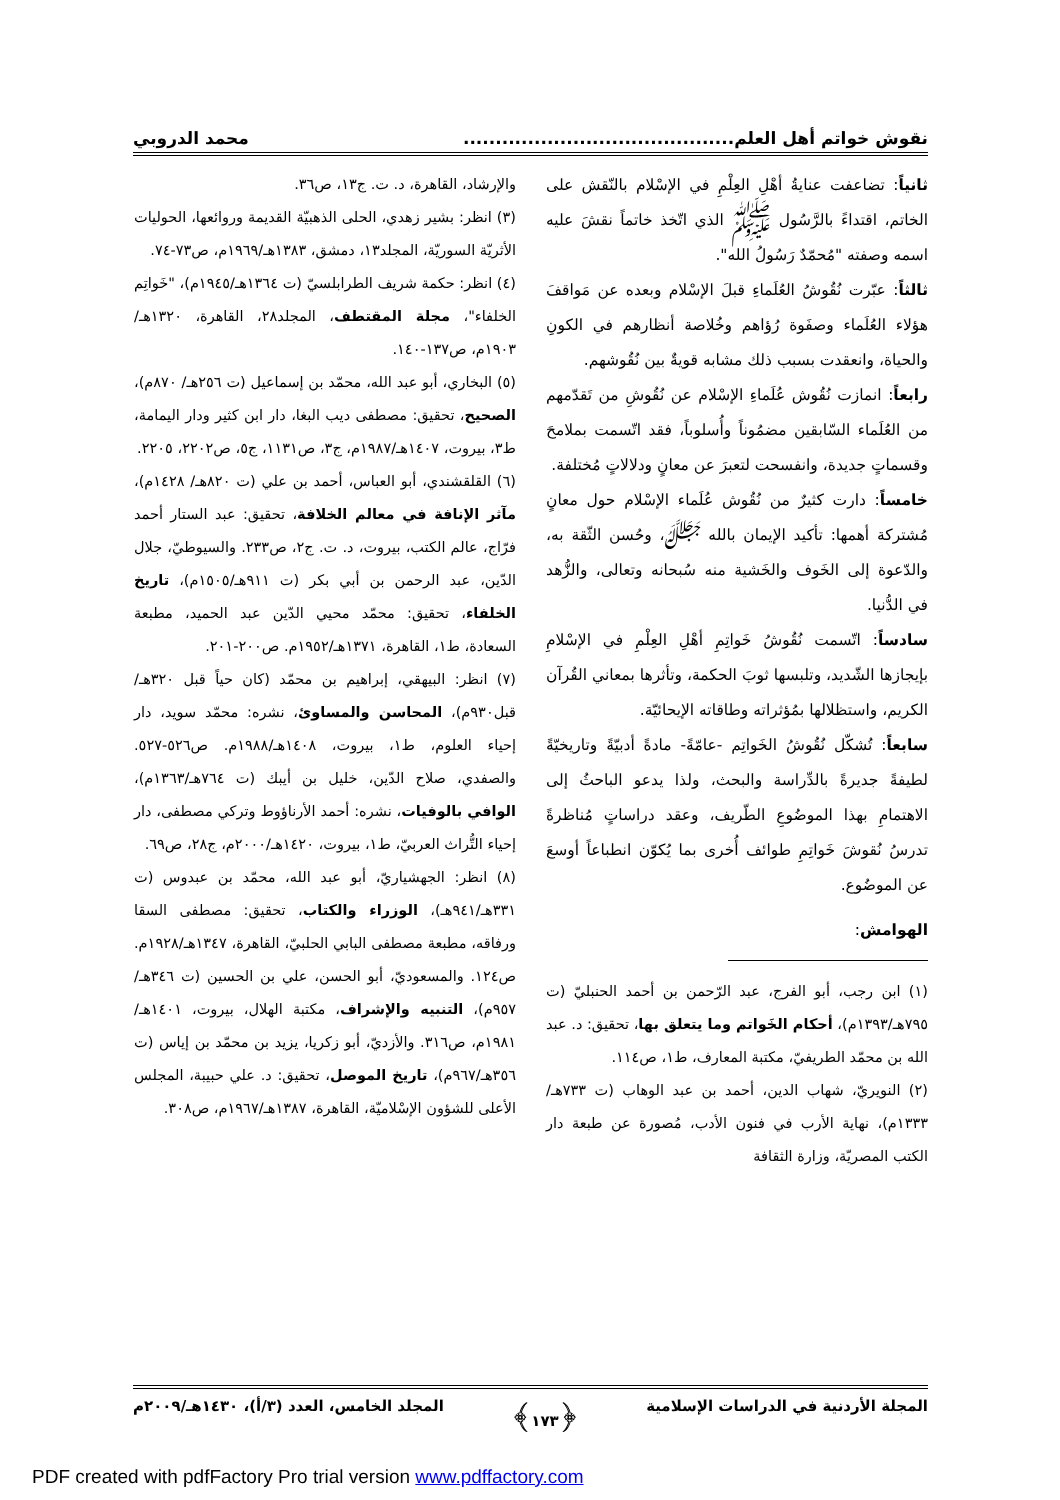نقوش خواتم أهل العلم.......................................... محمد الدروبي
ثانياً: تضاعفت عنايةُ أهْلِ العِلْمِ في الإسْلام بالنّقش على الخاتم، اقتداءً بالرَّسُول ﷺ الذي اتّخذ خاتماً نقشَ عليه اسمه وصفته "مُحمّدٌ رَسُولُ الله".
ثالثاً: عبّرت نُقُوشُ العُلَماءِ قبلَ الإسْلام وبعده عن مَواقفَ هؤلاء العُلَماء وصفَوة رُؤاهم وخُلاصة أنظارهم في الكونِ والحياة، وانعقدت بسبب ذلك مشابه قويةٌ بين نُقُوشهم.
رابعاً: انمازت نُقُوش عُلَماءِ الإسْلام عن نُقُوشِ من تَقدّمهم من العُلَماء السّابقين مضمُوناً وأُسلوباً، فقد اتّسمت بملامحَ وقسماتٍ جديدة، وانفسحت لتعبرَ عن معانٍ ودلالاتٍ مُختلفة.
خامساً: دارت كثيرٌ من نُقُوش عُلَماء الإسْلام حول معانٍ مُشتركة أهمها: تأكيد الإيمان بالله ﷻ، وحُسن الثّقة به، والدّعوة إلى الخَوف والخَشية منه سُبحانه وتعالى، والزُّهد في الدُّنيا.
سادساً: اتّسمت نُقُوشُ خَواتِمِ أهْلِ العِلْمِ في الإسْلامِ بإيجازها الشّديد، وتلبسها ثوبَ الحكمة، وتأثرها بمعاني القُرآن الكريم، واستظلالها بمُؤثراته وطاقاته الإيحائيّة.
سابعاً: تُشكّل نُقُوشُ الخَواتِم -عامّةً- مادةً أدبيّةً وتاريخيّةً لطيفةً جديرةً بالدِّراسة والبحث، ولذا يدعو الباحثُ إلى الاهتمامِ بهذا الموضُوعِ الطّريف، وعقد دراساتٍ مُناظرةً تدرسُ نُقوشَ خَواتِمِ طوائف أُخرى بما يُكوّن انطباعاً أوسعَ عن الموضُوع.
الهوامش:
(١) ابن رجب، أبو الفرج، عبد الرّحمن بن أحمد الحنبليّ (ت ٧٩٥هـ/١٣٩٣م)، أحكام الخَواتم وما يتعلق بها، تحقيق: د. عبد الله بن محمّد الطريفيّ، مكتبة المعارف، ط١، ص١١٤.
(٢) النويريّ، شهاب الدين، أحمد بن عبد الوهاب (ت ٧٣٣هـ/١٣٣٣م)، نهاية الأرب في فنون الأدب، مُصورة عن طبعة دار الكتب المصريّة، وزارة الثقافة
والإرشاد، القاهرة، د. ت. ج١٣، ص٣٦.
(٣) انظر: بشير زهدي، الحلى الذهبيّة القديمة وروائعها، الحوليات الأثريّة السوريّة، المجلد١٣، دمشق، ١٣٨٣هـ/١٩٦٩م، ص٧٣-٧٤.
(٤) انظر: حكمة شريف الطرابلسيّ (ت ١٣٦٤هـ/١٩٤٥م)، "خَواتِم الخلفاء"، مجلة المقتطف، المجلد٢٨، القاهرة، ١٣٢٠هـ/١٩٠٣م، ص١٣٧-١٤٠.
(٥) البخاري، أبو عبد الله، محمّد بن إسماعيل (ت ٢٥٦هـ/ ٨٧٠م)، الصحيح، تحقيق: مصطفى ديب البغا، دار ابن كثير ودار اليمامة، ط٣، بيروت، ١٤٠٧هـ/١٩٨٧م، ج٣، ص١١٣١، ج٥، ص٢٢٠٢، ٢٢٠٥.
(٦) القلقشندي، أبو العباس، أحمد بن علي (ت ٨٢٠هـ/ ١٤٢٨م)، مآثر الإنافة في معالم الخلافة، تحقيق: عبد الستار أحمد فرّاج، عالم الكتب، بيروت، د. ت. ج٢، ص٢٣٣. والسيوطيّ، جلال الدّين، عبد الرحمن بن أبي بكر (ت ٩١١هـ/١٥٠٥م)، تاريخ الخلفاء، تحقيق: محمّد محيي الدّين عبد الحميد، مطبعة السعادة، ط١، القاهرة، ١٣٧١هـ/١٩٥٢م. ص٢٠٠-٢٠١.
(٧) انظر: البيهقي، إبراهيم بن محمّد (كان حياً قبل ٣٢٠هـ/ قبل٩٣٠م)، المحاسن والمساوئ، نشره: محمّد سويد، دار إحياء العلوم، ط١، بيروت، ١٤٠٨هـ/١٩٨٨م. ص٥٢٦-٥٢٧. والصفدي، صلاح الدّين، خليل بن أيبك (ت ٧٦٤هـ/١٣٦٣م)، الوافي بالوفيات، نشره: أحمد الأرناؤوط وتركي مصطفى، دار إحياء التُّراث العربيّ، ط١، بيروت، ١٤٢٠هـ/٢٠٠٠م، ج٢٨، ص٦٩.
(٨) انظر: الجهشياريّ، أبو عبد الله، محمّد بن عبدوس (ت ٣٣١هـ/٩٤١هـ)، الوزراء والكتاب، تحقيق: مصطفى السقا ورفاقه، مطبعة مصطفى البابي الحلبيّ، القاهرة، ١٣٤٧هـ/١٩٢٨م. ص١٢٤. والمسعوديّ، أبو الحسن، علي بن الحسين (ت ٣٤٦هـ/٩٥٧م)، التنبيه والإشراف، مكتبة الهلال، بيروت، ١٤٠١هـ/١٩٨١م، ص٣١٦. والأزديّ، أبو زكريا، يزيد بن محمّد بن إياس (ت ٣٥٦هـ/٩٦٧م)، تاريخ الموصل، تحقيق: د. علي حبيبة، المجلس الأعلى للشؤون الإسْلاميّة، القاهرة، ١٣٨٧هـ/١٩٦٧م، ص٣٠٨.
المجلة الأردنية في الدراسات الإسلامية ﴿١٧٣﴾ المجلد الخامس، العدد (٣/أ)، ١٤٣٠هـ/٢٠٠٩م
PDF created with pdfFactory Pro trial version www.pdffactory.com